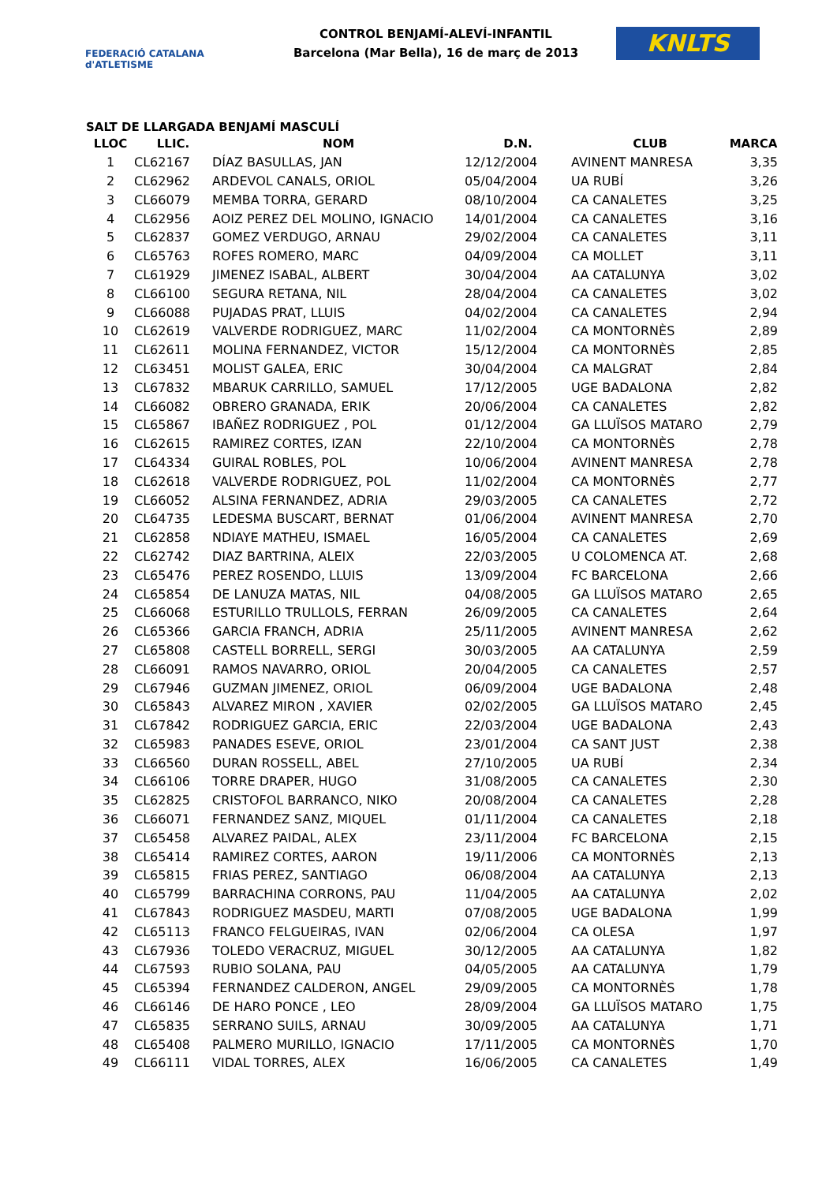FEDERACIÓ CATALANA d'ATLETISME
CONTROL BENJAMÍ-ALEVÍ-INFANTIL
Barcelona (Mar Bella), 16 de març de 2013
KNLTS
SALT DE LLARGADA BENJAMÍ MASCULÍ
| LLOC | LLIC. | NOM | D.N. | CLUB | MARCA |
| --- | --- | --- | --- | --- | --- |
| 1 | CL62167 | DÍAZ BASULLAS, JAN | 12/12/2004 | AVINENT MANRESA | 3,35 |
| 2 | CL62962 | ARDEVOL CANALS, ORIOL | 05/04/2004 | UA RUBÍ | 3,26 |
| 3 | CL66079 | MEMBA TORRA, GERARD | 08/10/2004 | CA CANALETES | 3,25 |
| 4 | CL62956 | AOIZ PEREZ DEL MOLINO, IGNACIO | 14/01/2004 | CA CANALETES | 3,16 |
| 5 | CL62837 | GOMEZ VERDUGO, ARNAU | 29/02/2004 | CA CANALETES | 3,11 |
| 6 | CL65763 | ROFES ROMERO, MARC | 04/09/2004 | CA MOLLET | 3,11 |
| 7 | CL61929 | JIMENEZ ISABAL, ALBERT | 30/04/2004 | AA CATALUNYA | 3,02 |
| 8 | CL66100 | SEGURA RETANA, NIL | 28/04/2004 | CA CANALETES | 3,02 |
| 9 | CL66088 | PUJADAS PRAT, LLUIS | 04/02/2004 | CA CANALETES | 2,94 |
| 10 | CL62619 | VALVERDE RODRIGUEZ, MARC | 11/02/2004 | CA MONTORNÈS | 2,89 |
| 11 | CL62611 | MOLINA FERNANDEZ, VICTOR | 15/12/2004 | CA MONTORNÈS | 2,85 |
| 12 | CL63451 | MOLIST GALEA, ERIC | 30/04/2004 | CA MALGRAT | 2,84 |
| 13 | CL67832 | MBARUK CARRILLO, SAMUEL | 17/12/2005 | UGE BADALONA | 2,82 |
| 14 | CL66082 | OBRERO GRANADA, ERIK | 20/06/2004 | CA CANALETES | 2,82 |
| 15 | CL65867 | IBAÑEZ RODRIGUEZ , POL | 01/12/2004 | GA LLUÏSOS MATARO | 2,79 |
| 16 | CL62615 | RAMIREZ CORTES, IZAN | 22/10/2004 | CA MONTORNÈS | 2,78 |
| 17 | CL64334 | GUIRAL ROBLES, POL | 10/06/2004 | AVINENT MANRESA | 2,78 |
| 18 | CL62618 | VALVERDE RODRIGUEZ, POL | 11/02/2004 | CA MONTORNÈS | 2,77 |
| 19 | CL66052 | ALSINA FERNANDEZ, ADRIA | 29/03/2005 | CA CANALETES | 2,72 |
| 20 | CL64735 | LEDESMA BUSCART, BERNAT | 01/06/2004 | AVINENT MANRESA | 2,70 |
| 21 | CL62858 | NDIAYE MATHEU, ISMAEL | 16/05/2004 | CA CANALETES | 2,69 |
| 22 | CL62742 | DIAZ BARTRINA, ALEIX | 22/03/2005 | U COLOMENCA AT. | 2,68 |
| 23 | CL65476 | PEREZ ROSENDO, LLUIS | 13/09/2004 | FC BARCELONA | 2,66 |
| 24 | CL65854 | DE LANUZA MATAS, NIL | 04/08/2005 | GA LLUÏSOS MATARO | 2,65 |
| 25 | CL66068 | ESTURILLO TRULLOLS, FERRAN | 26/09/2005 | CA CANALETES | 2,64 |
| 26 | CL65366 | GARCIA FRANCH, ADRIA | 25/11/2005 | AVINENT MANRESA | 2,62 |
| 27 | CL65808 | CASTELL BORRELL, SERGI | 30/03/2005 | AA CATALUNYA | 2,59 |
| 28 | CL66091 | RAMOS NAVARRO, ORIOL | 20/04/2005 | CA CANALETES | 2,57 |
| 29 | CL67946 | GUZMAN JIMENEZ, ORIOL | 06/09/2004 | UGE BADALONA | 2,48 |
| 30 | CL65843 | ALVAREZ MIRON , XAVIER | 02/02/2005 | GA LLUÏSOS MATARO | 2,45 |
| 31 | CL67842 | RODRIGUEZ GARCIA, ERIC | 22/03/2004 | UGE BADALONA | 2,43 |
| 32 | CL65983 | PANADES ESEVE, ORIOL | 23/01/2004 | CA SANT JUST | 2,38 |
| 33 | CL66560 | DURAN ROSSELL, ABEL | 27/10/2005 | UA RUBÍ | 2,34 |
| 34 | CL66106 | TORRE DRAPER, HUGO | 31/08/2005 | CA CANALETES | 2,30 |
| 35 | CL62825 | CRISTOFOL BARRANCO, NIKO | 20/08/2004 | CA CANALETES | 2,28 |
| 36 | CL66071 | FERNANDEZ SANZ, MIQUEL | 01/11/2004 | CA CANALETES | 2,18 |
| 37 | CL65458 | ALVAREZ PAIDAL, ALEX | 23/11/2004 | FC BARCELONA | 2,15 |
| 38 | CL65414 | RAMIREZ CORTES, AARON | 19/11/2006 | CA MONTORNÈS | 2,13 |
| 39 | CL65815 | FRIAS PEREZ, SANTIAGO | 06/08/2004 | AA CATALUNYA | 2,13 |
| 40 | CL65799 | BARRACHINA CORRONS, PAU | 11/04/2005 | AA CATALUNYA | 2,02 |
| 41 | CL67843 | RODRIGUEZ MASDEU, MARTI | 07/08/2005 | UGE BADALONA | 1,99 |
| 42 | CL65113 | FRANCO FELGUEIRAS, IVAN | 02/06/2004 | CA OLESA | 1,97 |
| 43 | CL67936 | TOLEDO VERACRUZ, MIGUEL | 30/12/2005 | AA CATALUNYA | 1,82 |
| 44 | CL67593 | RUBIO SOLANA, PAU | 04/05/2005 | AA CATALUNYA | 1,79 |
| 45 | CL65394 | FERNANDEZ CALDERON, ANGEL | 29/09/2005 | CA MONTORNÈS | 1,78 |
| 46 | CL66146 | DE HARO PONCE , LEO | 28/09/2004 | GA LLUÏSOS MATARO | 1,75 |
| 47 | CL65835 | SERRANO SUILS, ARNAU | 30/09/2005 | AA CATALUNYA | 1,71 |
| 48 | CL65408 | PALMERO MURILLO, IGNACIO | 17/11/2005 | CA MONTORNÈS | 1,70 |
| 49 | CL66111 | VIDAL TORRES, ALEX | 16/06/2005 | CA CANALETES | 1,49 |